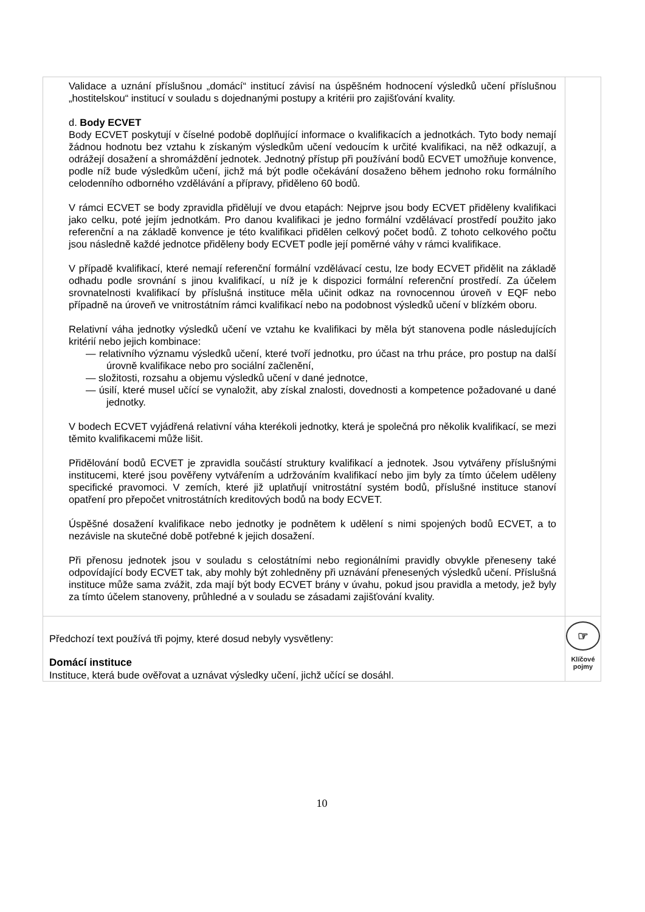| Validace a uznání příslušnou „domácí“ institucí závisí na úspěšném hodnocení výsledků učení příslušnou „hostitelskou“ institucí v souladu s dojednanými postupy a kritérii pro zajišťování kvality. d. Body ECVET Body ECVET poskytují v číselné podobě doplňující informace o kvalifikacích a jednotkách. Tyto body nemají žádnou hodnotu bez vztahu k získaným výsledkům učení vedoucím k určité kvalifikaci, na něž odkazují, a odrážejí dosažení a shromáždění jednotek. Jednotný přístup při používání bodů ECVET umožňuje konvence, podle níž bude výsledkům učení, jichž má být podle očekávání dosaženo během jednoho roku formálního celodenního odborného vzdělávání a přípravy, přiděleno 60 bodů. V rámci ECVET se body zpravidla přidělují ve dvou etapách: Nejprve jsou body ECVET přiděleny kvalifikaci jako celku, poté jejím jednotkám. Pro danou kvalifikaci je jedno formální vzdělávací prostředí použito jako referenční a na základě konvence je této kvalifikaci přidělen celkový počet bodů. Z tohoto celkového počtu jsou následně každé jednotce přiděleny body ECVET podle její poměrné váhy v rámci kvalifikace. V případě kvalifikací, které nemají referenční formální vzdělávací cestu, lze body ECVET přidělit na základě odhadu podle srovnání s jinou kvalifikací, u níž je k dispozici formální referenční prostředí. Za účelem srovnatelnosti kvalifikací by příslušná instituce měla učinit odkaz na rovnocennou úroveň v EQF nebo případně na úroveň ve vnitrostátním rámci kvalifikací nebo na podobnost výsledků učení v blízkém oboru. Relativní váha jednotky výsledků učení ve vztahu ke kvalifikaci by měla být stanovena podle následujících kritérií nebo jejich kombinace: — relativního významu výsledků učení, které tvoří jednotku, pro účast na trhu práce, pro postup na další úrovně kvalifikace nebo pro sociální začlenění, — složitosti, rozsahu a objemu výsledků učení v dané jednotce, — úsilí, které musel učící se vynaložit, aby získal znalosti, dovednosti a kompetence požadované u dané jednotky. V bodech ECVET vyjádřená relativní váha kterékoli jednotky, která je společná pro několik kvalifikací, se mezi těmito kvalifikacemi může lišit. Přidělování bodů ECVET je zpravidla součástí struktury kvalifikací a jednotek. Jsou vytvářeny příslušnými institucemi, které jsou pověřeny vytvářením a udržováním kvalifikací nebo jim byly za tímto účelem uděleny specifické pravomoci. V zemích, které již uplatňují vnitrostátní systém bodů, příslušné instituce stanoví opatření pro přepočet vnitrostátních kreditových bodů na body ECVET. Úspěšné dosažení kvalifikace nebo jednotky je podnětem k udělení s nimi spojených bodů ECVET, a to nezávisle na skutečné době potřebné k jejich dosažení. Při přenosu jednotek jsou v souladu s celostátními nebo regionálními pravidly obvykle přeneseny také odpovídající body ECVET tak, aby mohly být zohledněny při uznávání přenesených výsledků učení. Příslušná instituce může sama zvážit, zda mají být body ECVET brány v úvahu, pokud jsou pravidla a metody, jež byly za tímto účelem stanoveny, průhledné a v souladu se zásadami zajišťování kvality. | |
| Předchozí text používá tři pojmy, které dosud nebyly vysvětleny: Domácí instituce Instituce, která bude ověřovat a uznávat výsledky učení, jichž učící se dosáhl. | ☞ Klíčové pojmy |
10